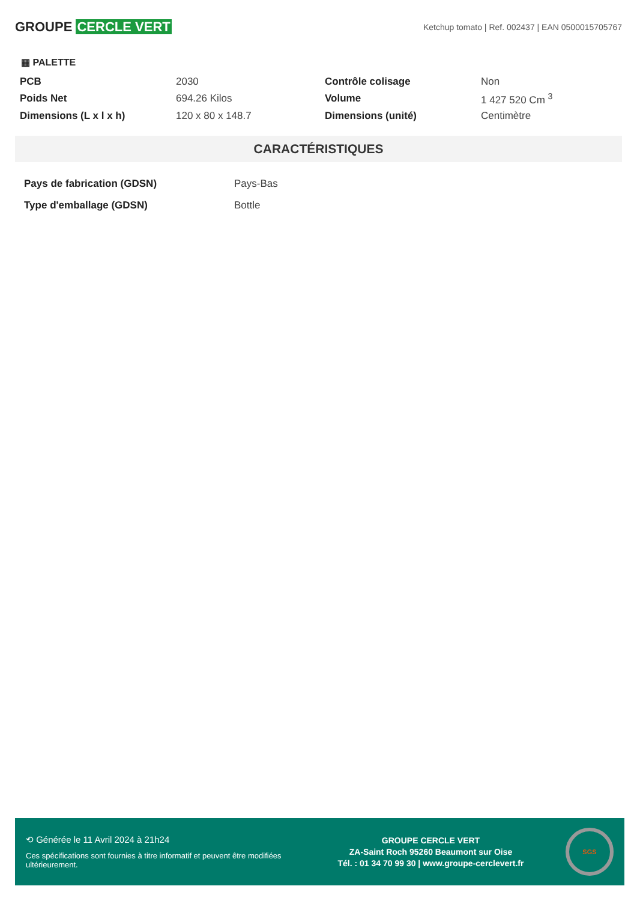GROUPE CERCLE VERT
Ketchup tomato | Ref. 002437 | EAN 0500015705767
▦ PALETTE
| PCB | 2030 | Contrôle colisage | Non |
| Poids Net | 694.26 Kilos | Volume | 1 427 520 Cm <sup>3</sup> |
| Dimensions (L x l x h) | 120 x 80 x 148.7 | Dimensions (unité) | Centimètre |
CARACTÉRISTIQUES
| Pays de fabrication (GDSN) | Pays-Bas |
| Type d'emballage (GDSN) | Bottle |
⟲ Générée le 11 Avril 2024 à 21h24
Ces spécifications sont fournies à titre informatif et peuvent être modifiées ultérieurement.
GROUPE CERCLE VERT
ZA-Saint Roch 95260 Beaumont sur Oise
Tél. : 01 34 70 99 30 | www.groupe-cerclevert.fr
SGS